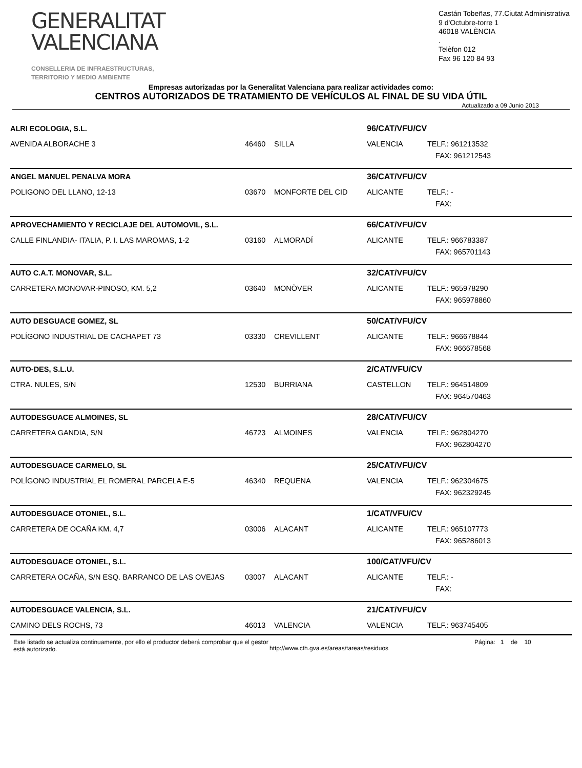GENERALITAT
VALENCIANA
CONSELLERIA DE INFRAESTRUCTURAS,
TERRITORIO Y MEDIO AMBIENTE
Castán Tobeñas, 77.Ciutat Administrativa 9 d'Octubre-torre 1
46018 VALÈNCIA
.
Telèfon 012
Fax 96 120 84 93
Empresas autorizadas por la Generalitat Valenciana para realizar actividades como:
CENTROS AUTORIZADOS DE TRATAMIENTO DE VEHÍCULOS AL FINAL DE SU VIDA ÚTIL
Actualizado a 09 Junio 2013
| ALRI ECOLOGIA, S.L. | | | 96/CAT/VFU/CV | |
| AVENIDA ALBORACHE 3 | 46460 | SILLA | VALENCIA | TELF.: 961213532 |
| | | | | FAX: 961212543 |
| ANGEL MANUEL PENALVA MORA | | | 36/CAT/VFU/CV | |
| POLIGONO DEL LLANO, 12-13 | 03670 | MONFORTE DEL CID | ALICANTE | TELF.: - |
| | | | | FAX: |
| APROVECHAMIENTO Y RECICLAJE DEL AUTOMOVIL, S.L. | | | 66/CAT/VFU/CV | |
| CALLE FINLANDIA- ITALIA, P. I. LAS MAROMAS, 1-2 | 03160 | ALMORADÍ | ALICANTE | TELF.: 966783387 |
| | | | | FAX: 965701143 |
| AUTO C.A.T. MONOVAR, S.L. | | | 32/CAT/VFU/CV | |
| CARRETERA MONOVAR-PINOSO, KM. 5,2 | 03640 | MONÒVER | ALICANTE | TELF.: 965978290 |
| | | | | FAX: 965978860 |
| AUTO DESGUACE GOMEZ, SL | | | 50/CAT/VFU/CV | |
| POLÍGONO INDUSTRIAL DE CACHAPET 73 | 03330 | CREVILLENT | ALICANTE | TELF.: 966678844 |
| | | | | FAX: 966678568 |
| AUTO-DES, S.L.U. | | | 2/CAT/VFU/CV | |
| CTRA. NULES, S/N | 12530 | BURRIANA | CASTELLON | TELF.: 964514809 |
| | | | | FAX: 964570463 |
| AUTODESGUACE ALMOINES, SL | | | 28/CAT/VFU/CV | |
| CARRETERA GANDIA, S/N | 46723 | ALMOINES | VALENCIA | TELF.: 962804270 |
| | | | | FAX: 962804270 |
| AUTODESGUACE CARMELO, SL | | | 25/CAT/VFU/CV | |
| POLÍGONO INDUSTRIAL EL ROMERAL PARCELA E-5 | 46340 | REQUENA | VALENCIA | TELF.: 962304675 |
| | | | | FAX: 962329245 |
| AUTODESGUACE OTONIEL, S.L. | | | 1/CAT/VFU/CV | |
| CARRETERA DE OCAÑA KM. 4,7 | 03006 | ALACANT | ALICANTE | TELF.: 965107773 |
| | | | | FAX: 965286013 |
| AUTODESGUACE OTONIEL, S.L. | | | 100/CAT/VFU/CV | |
| CARRETERA OCAÑA, S/N ESQ. BARRANCO DE LAS OVEJAS | 03007 | ALACANT | ALICANTE | TELF.: - |
| | | | | FAX: |
| AUTODESGUACE VALENCIA, S.L. | | | 21/CAT/VFU/CV | |
| CAMINO DELS ROCHS, 73 | 46013 | VALENCIA | VALENCIA | TELF.: 963745405 |
Este listado se actualiza continuamente, por ello el productor deberá comprobar que el gestor está autorizado.
http://www.cth.gva.es/areas/tareas/residuos
Página: 1 de 10